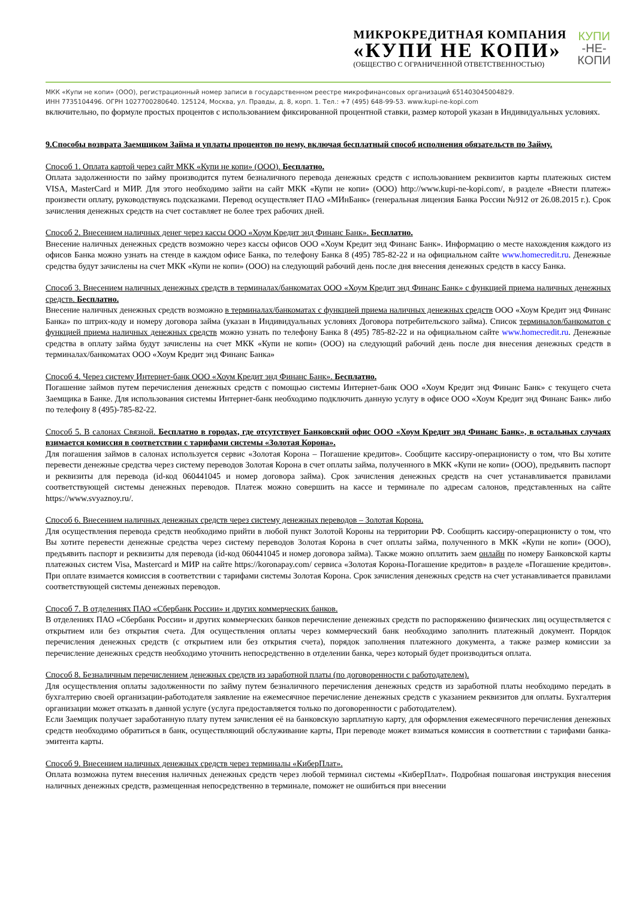МИКРОКРЕДИТНАЯ КОМПАНИЯ
«КУПИ НЕ КОПИ»
(ОБЩЕСТВО С ОГРАНИЧЕННОЙ ОТВЕТСТВЕННОСТЬЮ)
КУПИ
-НЕ-
КОПИ
МКК «Купи не копи» (ООО), регистрационный номер записи в государственном реестре микрофинансовых организаций 651403045004829.
ИНН 7735104496. ОГРН 1027700280640. 125124, Москва, ул. Правды, д. 8, корп. 1. Тел.: +7 (495) 648-99-53. www.kupi-ne-kopi.com
включительно, по формуле простых процентов с использованием фиксированной процентной ставки, размер которой указан в Индивидуальных условиях.
9.Способы возврата Заемщиком Займа и уплаты процентов по нему, включая бесплатный способ исполнения обязательств по Займу.
Способ 1. Оплата картой через сайт МКК «Купи не копи» (ООО). Бесплатно.
Оплата задолженности по займу производится путем безналичного перевода денежных средств с использованием реквизитов карты платежных систем VISA, MasterCard и МИР. Для этого необходимо зайти на сайт МКК «Купи не копи» (ООО) http://www.kupi-ne-kopi.com/, в разделе «Внести платеж» произвести оплату, руководствуясь подсказками. Перевод осуществляет ПАО «МИнБанк» (генеральная лицензия Банка России №912 от 26.08.2015 г.). Срок зачисления денежных средств на счет составляет не более трех рабочих дней.
Способ 2. Внесением наличных денег через кассы ООО «Хоум Кредит энд Финанс Банк». Бесплатно.
Внесение наличных денежных средств возможно через кассы офисов ООО «Хоум Кредит энд Финанс Банк». Информацию о месте нахождения каждого из офисов Банка можно узнать на стенде в каждом офисе Банка, по телефону Банка 8 (495) 785-82-22 и на официальном сайте www.homecredit.ru. Денежные средства будут зачислены на счет МКК «Купи не копи» (ООО) на следующий рабочий день после дня внесения денежных средств в кассу Банка.
Способ 3. Внесением наличных денежных средств в терминалах/банкоматах ООО «Хоум Кредит энд Финанс Банк» с функцией приема наличных денежных средств. Бесплатно.
Внесение наличных денежных средств возможно в терминалах/банкоматах с функцией приема наличных денежных средств ООО «Хоум Кредит энд Финанс Банка» по штрих-коду и номеру договора займа (указан в Индивидуальных условиях Договора потребительского займа). Список терминалов/банкоматов с функцией приема наличных денежных средств можно узнать по телефону Банка 8 (495) 785-82-22 и на официальном сайте www.homecredit.ru. Денежные средства в оплату займа будут зачислены на счет МКК «Купи не копи» (ООО) на следующий рабочий день после дня внесения денежных средств в терминалах/банкоматах ООО «Хоум Кредит энд Финанс Банка»
Способ 4. Через систему Интернет-банк ООО «Хоум Кредит энд Финанс Банк». Бесплатно.
Погашение займов путем перечисления денежных средств с помощью системы Интернет-банк ООО «Хоум Кредит энд Финанс Банк» с текущего счета Заемщика в Банке. Для использования системы Интернет-банк необходимо подключить данную услугу в офисе ООО «Хоум Кредит энд Финанс Банк» либо по телефону 8 (495)-785-82-22.
Способ 5. В салонах Связной. Бесплатно в городах, где отсутствует Банковский офис ООО «Хоум Кредит энд Финанс Банк», в остальных случаях взимается комиссия в соответствии с тарифами системы «Золотая Корона».
Для погашения займов в салонах используется сервис «Золотая Корона – Погашение кредитов». Сообщите кассиру-операционисту о том, что Вы хотите перевести денежные средства через систему переводов Золотая Корона в счет оплаты займа, полученного в МКК «Купи не копи» (ООО), предъявить паспорт и реквизиты для перевода (id-код 060441045 и номер договора займа). Срок зачисления денежных средств на счет устанавливается правилами соответствующей системы денежных переводов. Платеж можно совершить на кассе и терминале по адресам салонов, представленных на сайте https://www.svyaznoy.ru/.
Способ 6. Внесением наличных денежных средств через систему денежных переводов – Золотая Корона.
Для осуществления перевода средств необходимо прийти в любой пункт Золотой Короны на территории РФ. Сообщить кассиру-операционисту о том, что Вы хотите перевести денежные средства через систему переводов Золотая Корона в счет оплаты займа, полученного в МКК «Купи не копи» (ООО), предъявить паспорт и реквизиты для перевода (id-код 060441045 и номер договора займа). Также можно оплатить заем онлайн по номеру Банковской карты платежных систем Visa, Mastercard и МИР на сайте https://koronapay.com/ сервиса «Золотая Корона-Погашение кредитов» в разделе «Погашение кредитов». При оплате взимается комиссия в соответствии с тарифами системы Золотая Корона. Срок зачисления денежных средств на счет устанавливается правилами соответствующей системы денежных переводов.
Способ 7. В отделениях ПАО «Сбербанк России» и других коммерческих банков.
В отделениях ПАО «Сбербанк России» и других коммерческих банков перечисление денежных средств по распоряжению физических лиц осуществляется с открытием или без открытия счета. Для осуществления оплаты через коммерческий банк необходимо заполнить платежный документ. Порядок перечисления денежных средств (с открытием или без открытия счета), порядок заполнения платежного документа, а также размер комиссии за перечисление денежных средств необходимо уточнить непосредственно в отделении банка, через который будет производиться оплата.
Способ 8. Безналичным перечислением денежных средств из заработной платы (по договоренности с работодателем).
Для осуществления оплаты задолженности по займу путем безналичного перечисления денежных средств из заработной платы необходимо передать в бухгалтерию своей организации-работодателя заявление на ежемесячное перечисление денежных средств с указанием реквизитов для оплаты. Бухгалтерия организации может отказать в данной услуге (услуга предоставляется только по договоренности с работодателем).
Если Заемщик получает заработанную плату путем зачисления её на банковскую зарплатную карту, для оформления ежемесячного перечисления денежных средств необходимо обратиться в банк, осуществляющий обслуживание карты, При переводе может взиматься комиссия в соответствии с тарифами банка-эмитента карты.
Способ 9. Внесением наличных денежных средств через терминалы «КиберПлат».
Оплата возможна путем внесения наличных денежных средств через любой терминал системы «КиберПлат». Подробная пошаговая инструкция внесения наличных денежных средств, размещенная непосредственно в терминале, поможет не ошибиться при внесении